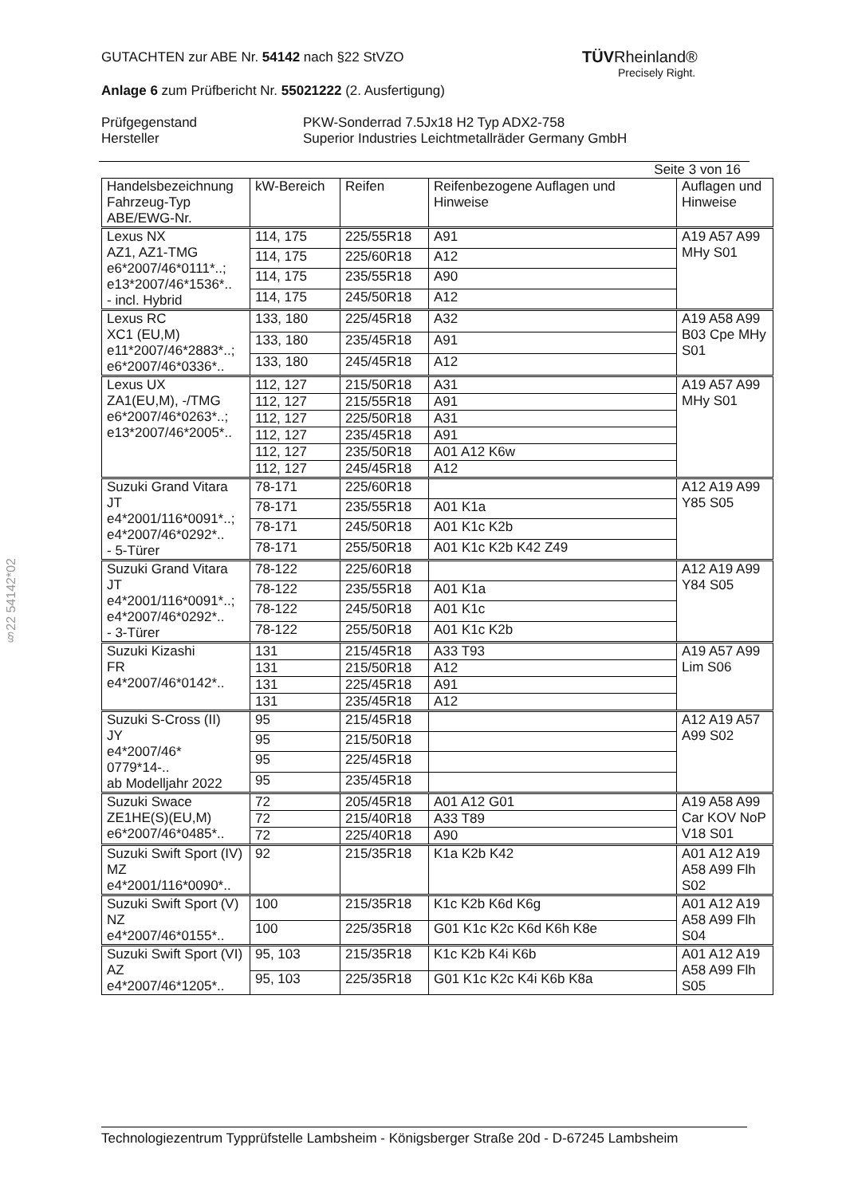§22 54142*02
TÜVRheinland®
Precisely Right.
GUTACHTEN zur ABE Nr. 54142 nach §22 StVZO
Anlage 6 zum Prüfbericht Nr. 55021222 (2. Ausfertigung)
Prüfgegenstand
Hersteller
PKW-Sonderrad 7.5Jx18 H2 Typ ADX2-758
Superior Industries Leichtmetallräder Germany GmbH
Seite 3 von 16
| Handelsbezeichnung Fahrzeug-Typ ABE/EWG-Nr. | kW-Bereich | Reifen | Reifenbezogene Auflagen und Hinweise | Auflagen und Hinweise |
| --- | --- | --- | --- | --- |
| Lexus NX AZ1, AZ1-TMG e6*2007/46*0111*..; e13*2007/46*1536*.. - incl. Hybrid | 114, 175 | 225/55R18 | A91 | A19 A57 A99 MHy S01 |
| | 114, 175 | 225/60R18 | A12 | |
| | 114, 175 | 235/55R18 | A90 | |
| | 114, 175 | 245/50R18 | A12 | |
| Lexus RC XC1 (EU,M) e11*2007/46*2883*..; e6*2007/46*0336*.. | 133, 180 | 225/45R18 | A32 | A19 A58 A99 B03 Cpe MHy S01 |
| | 133, 180 | 235/45R18 | A91 | |
| | 133, 180 | 245/45R18 | A12 | |
| Lexus UX ZA1(EU,M), -/TMG e6*2007/46*0263*..; e13*2007/46*2005*.. | 112, 127 | 215/50R18 | A31 | A19 A57 A99 MHy S01 |
| | 112, 127 | 215/55R18 | A91 | |
| | 112, 127 | 225/50R18 | A31 | |
| | 112, 127 | 235/45R18 | A91 | |
| | 112, 127 | 235/50R18 | A01 A12 K6w | |
| | 112, 127 | 245/45R18 | A12 | |
| Suzuki Grand Vitara JT e4*2001/116*0091*..; e4*2007/46*0292*.. - 5-Türer | 78-171 | 225/60R18 | | A12 A19 A99 Y85 S05 |
| | 78-171 | 235/55R18 | A01 K1a | |
| | 78-171 | 245/50R18 | A01 K1c K2b | |
| | 78-171 | 255/50R18 | A01 K1c K2b K42 Z49 | |
| Suzuki Grand Vitara JT e4*2001/116*0091*..; e4*2007/46*0292*.. - 3-Türer | 78-122 | 225/60R18 | | A12 A19 A99 Y84 S05 |
| | 78-122 | 235/55R18 | A01 K1a | |
| | 78-122 | 245/50R18 | A01 K1c | |
| | 78-122 | 255/50R18 | A01 K1c K2b | |
| Suzuki Kizashi FR e4*2007/46*0142*.. | 131 | 215/45R18 | A33 T93 | A19 A57 A99 Lim S06 |
| | 131 | 215/50R18 | A12 | |
| | 131 | 225/45R18 | A91 | |
| | 131 | 235/45R18 | A12 | |
| Suzuki S-Cross (II) JY e4*2007/46* 0779*14-.. ab Modelljahr 2022 | 95 | 215/45R18 | | A12 A19 A57 A99 S02 |
| | 95 | 215/50R18 | | |
| | 95 | 225/45R18 | | |
| | 95 | 235/45R18 | | |
| Suzuki Swace ZE1HE(S)(EU,M) e6*2007/46*0485*.. | 72 | 205/45R18 | A01 A12 G01 | A19 A58 A99 Car KOV NoP V18 S01 |
| | 72 | 215/40R18 | A33 T89 | |
| | 72 | 225/40R18 | A90 | |
| Suzuki Swift Sport (IV) MZ e4*2001/116*0090*.. | 92 | 215/35R18 | K1a K2b K42 | A01 A12 A19 A58 A99 Flh S02 |
| Suzuki Swift Sport (V) NZ e4*2007/46*0155*.. | 100 | 215/35R18 | K1c K2b K6d K6g | A01 A12 A19 A58 A99 Flh S04 |
| | 100 | 225/35R18 | G01 K1c K2c K6d K6h K8e | |
| Suzuki Swift Sport (VI) AZ e4*2007/46*1205*.. | 95, 103 | 215/35R18 | K1c K2b K4i K6b | A01 A12 A19 A58 A99 Flh S05 |
| | 95, 103 | 225/35R18 | G01 K1c K2c K4i K6b K8a | |
Technologiezentrum Typprüfstelle Lambsheim - Königsberger Straße 20d - D-67245 Lambsheim